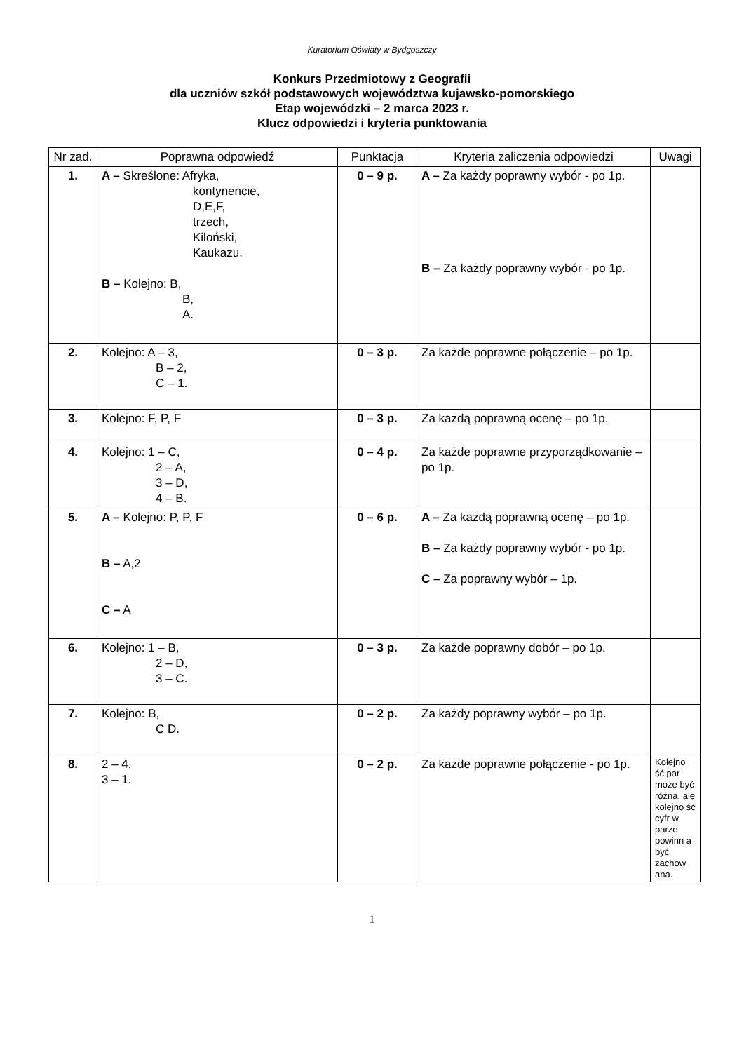Kuratorium Oświaty w Bydgoszczy
Konkurs Przedmiotowy z Geografii
dla uczniów szkół podstawowych województwa kujawsko-pomorskiego
Etap wojewódzki – 2 marca 2023 r.
Klucz odpowiedzi i kryteria punktowania
| Nr zad. | Poprawna odpowiedź | Punktacja | Kryteria zaliczenia odpowiedzi | Uwagi |
| --- | --- | --- | --- | --- |
| 1. | A – Skreślone: Afryka, kontynencie, D,E,F, trzech, Kiloński, Kaukazu. B – Kolejno: B, B, A. | 0 – 9 p. | A – Za każdy poprawny wybór - po 1p. B – Za każdy poprawny wybór - po 1p. | |
| 2. | Kolejno: A – 3, B – 2, C – 1. | 0 – 3 p. | Za każde poprawne połączenie – po 1p. | |
| 3. | Kolejno: F, P, F | 0 – 3 p. | Za każdą poprawną ocenę – po 1p. | |
| 4. | Kolejno: 1 – C, 2 – A, 3 – D, 4 – B. | 0 – 4 p. | Za każde poprawne przyporządkowanie – po 1p. | |
| 5. | A – Kolejno: P, P, F B – A,2 C – A | 0 – 6 p. | A – Za każdą poprawną ocenę – po 1p. B – Za każdy poprawny wybór - po 1p. C – Za poprawny wybór – 1p. | |
| 6. | Kolejno: 1 – B, 2 – D, 3 – C. | 0 – 3 p. | Za każde poprawny dobór – po 1p. | |
| 7. | Kolejno: B, C D. | 0 – 2 p. | Za każdy poprawny wybór – po 1p. | |
| 8. | 2 – 4, 3 – 1. | 0 – 2 p. | Za każde poprawne połączenie - po 1p. | Kolejno ść par może być różna, ale kolejno ść cyfr w parze powinn a być zachow ana. |
1